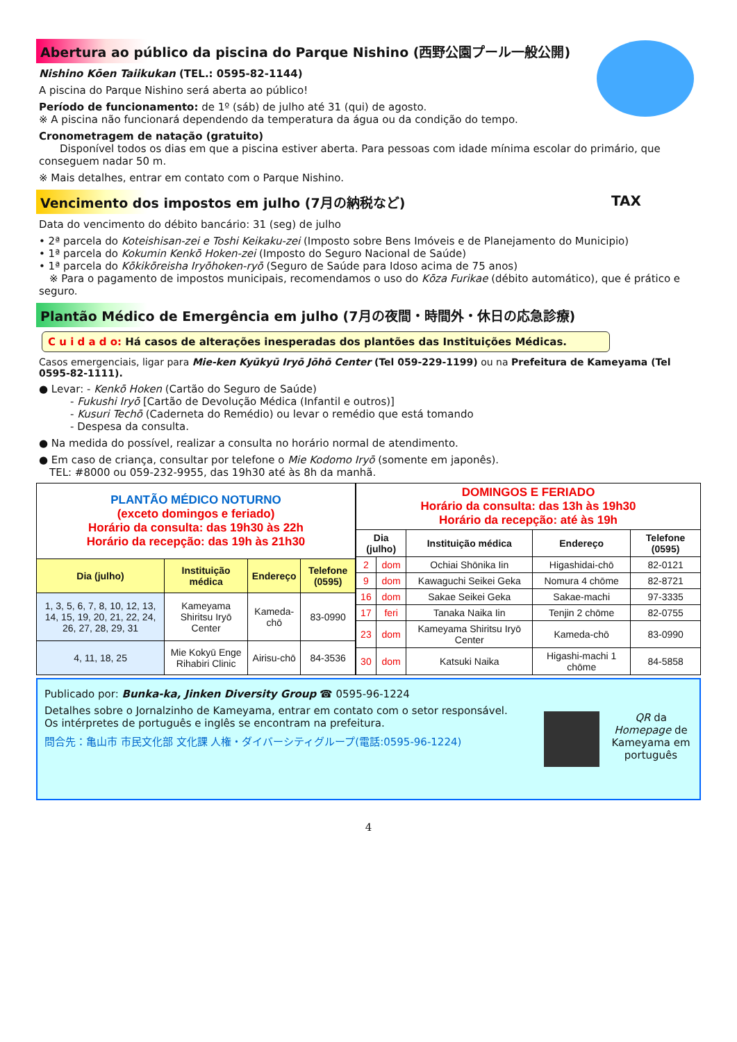Abertura ao público da piscina do Parque Nishino (西野公園プール一般公開)
Nishino Kōen Taiikukan (TEL.: 0595-82-1144)
A piscina do Parque Nishino será aberta ao público!
Período de funcionamento: de 1º (sáb) de julho até 31 (qui) de agosto.
※ A piscina não funcionará dependendo da temperatura da água ou da condição do tempo.
Cronometragem de natação (gratuito)
  Disponível todos os dias em que a piscina estiver aberta. Para pessoas com idade mínima escolar do primário, que conseguem nadar 50 m.
※ Mais detalhes, entrar em contato com o Parque Nishino.
Vencimento dos impostos em julho (7月の納税など) TAX
Data do vencimento do débito bancário: 31 (seg) de julho
• 2ª parcela do Koteishisan-zei e Toshi Keikaku-zei (Imposto sobre Bens Imóveis e de Planejamento do Municipio)
• 1ª parcela do Kokumin Kenkō Hoken-zei (Imposto do Seguro Nacional de Saúde)
• 1ª parcela do Kōkikōreisha Iryōhoken-ryō (Seguro de Saúde para Idoso acima de 75 anos)
 ※ Para o pagamento de impostos municipais, recomendamos o uso do Kōza Furikae (débito automático), que é prático e seguro.
Plantão Médico de Emergência em julho (7月の夜間・時間外・休日の応急診療)
C u i d a d o: Há casos de alterações inesperadas dos plantões das Instituições Médicas.
Casos emergenciais, ligar para Mie-ken Kyūkyū Iryō Jōhō Center (Tel 059-229-1199) ou na Prefeitura de Kameyama (Tel 0595-82-1111).
● Levar: - Kenkō Hoken (Cartão do Seguro de Saúde)
   - Fukushi Iryō [Cartão de Devolução Médica (Infantil e outros)]
   - Kusuri Techō (Caderneta do Remédio) ou levar o remédio que está tomando
   - Despesa da consulta.
● Na medida do possível, realizar a consulta no horário normal de atendimento.
● Em caso de criança, consultar por telefone o Mie Kodomo Iryō (somente em japonês).
 TEL: #8000 ou 059-232-9955, das 19h30 até às 8h da manhã.
| PLANTÃO MÉDICO NOTURNO (exceto domingos e feriado) Horário da consulta: das 19h30 às 22h Horário da recepção: das 19h às 21h30 | | | |
| --- | --- | --- | --- |
| Dia (julho) | Instituição médica | Endereço | Telefone (0595) |
| 1, 3, 5, 6, 7, 8, 10, 12, 13, 14, 15, 19, 20, 21, 22, 24, 26, 27, 28, 29, 31 | Kameyama Shiritsu Iryō Center | Kameda-chō | 83-0990 |
| 4, 11, 18, 25 | Mie Kokyū Enge Rihabiri Clinic | Airisu-chō | 84-3536 |
| DOMINGOS E FERIADO Horário da consulta: das 13h às 19h30 Horário da recepção: até às 19h | | | | |
| --- | --- | --- | --- | --- |
| Dia (julho) | | Instituição médica | Endereço | Telefone (0595) |
| 2 | dom | Ochiai Shōnika Iin | Higashidai-chō | 82-0121 |
| 9 | dom | Kawaguchi Seikei Geka | Nomura 4 chōme | 82-8721 |
| 16 | dom | Sakae Seikei Geka | Sakae-machi | 97-3335 |
| 17 | feri | Tanaka Naika Iin | Tenjin 2 chōme | 82-0755 |
| 23 | dom | Kameyama Shiritsu Iryō Center | Kameda-chō | 83-0990 |
| 30 | dom | Katsuki Naika | Higashi-machi 1 chōme | 84-5858 |
Publicado por: Bunka-ka, Jinken Diversity Group ☎ 0595-96-1224
Detalhes sobre o Jornalzinho de Kameyama, entrar em contato com o setor responsável.
Os intérpretes de português e inglês se encontram na prefeitura.
問合先：亀山市 市民文化部 文化課 人権・ダイバーシティグループ(電話:0595-96-1224)
QR da Homepage de Kameyama em português
4